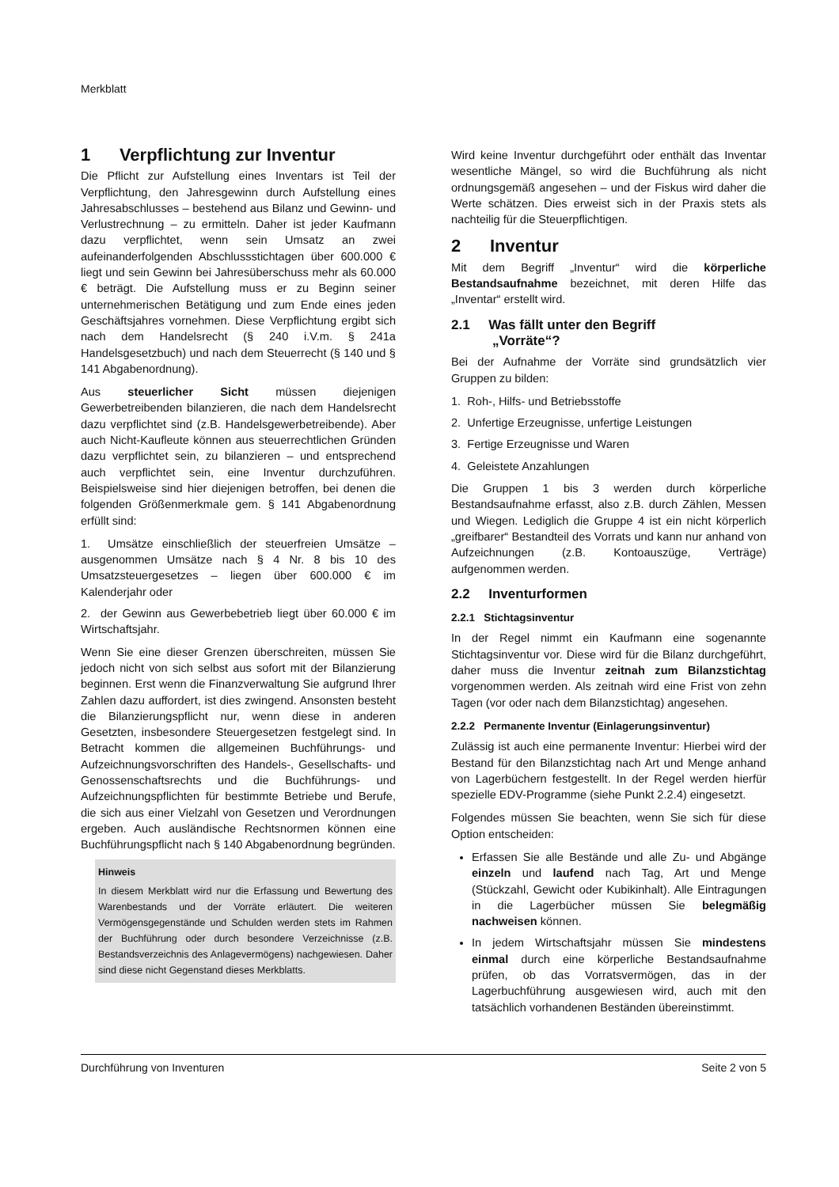Merkblatt
1 Verpflichtung zur Inventur
Die Pflicht zur Aufstellung eines Inventars ist Teil der Verpflichtung, den Jahresgewinn durch Aufstellung eines Jahresabschlusses – bestehend aus Bilanz und Gewinn- und Verlustrechnung – zu ermitteln. Daher ist jeder Kaufmann dazu verpflichtet, wenn sein Umsatz an zwei aufeinanderfolgenden Abschlussstichtagen über 600.000 € liegt und sein Gewinn bei Jahresüberschuss mehr als 60.000 € beträgt. Die Aufstellung muss er zu Beginn seiner unternehmerischen Betätigung und zum Ende eines jeden Geschäftsjahres vornehmen. Diese Verpflichtung ergibt sich nach dem Handelsrecht (§ 240 i.V.m. § 241a Handelsgesetzbuch) und nach dem Steuerrecht (§ 140 und § 141 Abgabenordnung).
Aus steuerlicher Sicht müssen diejenigen Gewerbetreibenden bilanzieren, die nach dem Handelsrecht dazu verpflichtet sind (z.B. Handelsgewerbetreibende). Aber auch Nicht-Kaufleute können aus steuerrechtlichen Gründen dazu verpflichtet sein, zu bilanzieren – und entsprechend auch verpflichtet sein, eine Inventur durchzuführen. Beispielsweise sind hier diejenigen betroffen, bei denen die folgenden Größenmerkmale gem. § 141 Abgabenordnung erfüllt sind:
1. Umsätze einschließlich der steuerfreien Umsätze – ausgenommen Umsätze nach § 4 Nr. 8 bis 10 des Umsatzsteuergesetzes – liegen über 600.000 € im Kalenderjahr oder
2. der Gewinn aus Gewerbebetrieb liegt über 60.000 € im Wirtschaftsjahr.
Wenn Sie eine dieser Grenzen überschreiten, müssen Sie jedoch nicht von sich selbst aus sofort mit der Bilanzierung beginnen. Erst wenn die Finanzverwaltung Sie aufgrund Ihrer Zahlen dazu auffordert, ist dies zwingend. Ansonsten besteht die Bilanzierungspflicht nur, wenn diese in anderen Gesetzten, insbesondere Steuergesetzen festgelegt sind. In Betracht kommen die allgemeinen Buchführungs- und Aufzeichnungsvorschriften des Handels-, Gesellschafts- und Genossenschaftsrechts und die Buchführungs- und Aufzeichnungspflichten für bestimmte Betriebe und Berufe, die sich aus einer Vielzahl von Gesetzen und Verordnungen ergeben. Auch ausländische Rechtsnormen können eine Buchführungspflicht nach § 140 Abgabenordnung begründen.
Hinweis
In diesem Merkblatt wird nur die Erfassung und Bewertung des Warenbestands und der Vorräte erläutert. Die weiteren Vermögensgegenstände und Schulden werden stets im Rahmen der Buchführung oder durch besondere Verzeichnisse (z.B. Bestandsverzeichnis des Anlagevermögens) nachgewiesen. Daher sind diese nicht Gegenstand dieses Merkblatts.
Wird keine Inventur durchgeführt oder enthält das Inventar wesentliche Mängel, so wird die Buchführung als nicht ordnungsgemäß angesehen – und der Fiskus wird daher die Werte schätzen. Dies erweist sich in der Praxis stets als nachteilig für die Steuerpflichtigen.
2 Inventur
Mit dem Begriff „Inventur“ wird die körperliche Bestandsaufnahme bezeichnet, mit deren Hilfe das „Inventar“ erstellt wird.
2.1 Was fällt unter den Begriff
„Vorräte“?
Bei der Aufnahme der Vorräte sind grundsätzlich vier Gruppen zu bilden:
1. Roh-, Hilfs- und Betriebsstoffe
2. Unfertige Erzeugnisse, unfertige Leistungen
3. Fertige Erzeugnisse und Waren
4. Geleistete Anzahlungen
Die Gruppen 1 bis 3 werden durch körperliche Bestandsaufnahme erfasst, also z.B. durch Zählen, Messen und Wiegen. Lediglich die Gruppe 4 ist ein nicht körperlich „greifbarer“ Bestandteil des Vorrats und kann nur anhand von Aufzeichnungen (z.B. Kontoauszüge, Verträge) aufgenommen werden.
2.2 Inventurformen
2.2.1 Stichtagsinventur
In der Regel nimmt ein Kaufmann eine sogenannte Stichtagsinventur vor. Diese wird für die Bilanz durchgeführt, daher muss die Inventur zeitnah zum Bilanzstichtag vorgenommen werden. Als zeitnah wird eine Frist von zehn Tagen (vor oder nach dem Bilanzstichtag) angesehen.
2.2.2 Permanente Inventur (Einlagerungsinventur)
Zulässig ist auch eine permanente Inventur: Hierbei wird der Bestand für den Bilanzstichtag nach Art und Menge anhand von Lagerbüchern festgestellt. In der Regel werden hierfür spezielle EDV-Programme (siehe Punkt 2.2.4) eingesetzt.
Folgendes müssen Sie beachten, wenn Sie sich für diese Option entscheiden:
Erfassen Sie alle Bestände und alle Zu- und Abgänge einzeln und laufend nach Tag, Art und Menge (Stückzahl, Gewicht oder Kubikinhalt). Alle Eintragungen in die Lagerbücher müssen Sie belegmäßig nachweisen können.
In jedem Wirtschaftsjahr müssen Sie mindestens einmal durch eine körperliche Bestandsaufnahme prüfen, ob das Vorratsvermögen, das in der Lagerbuchführung ausgewiesen wird, auch mit den tatsächlich vorhandenen Beständen übereinstimmt.
Durchführung von Inventuren Seite 2 von 5